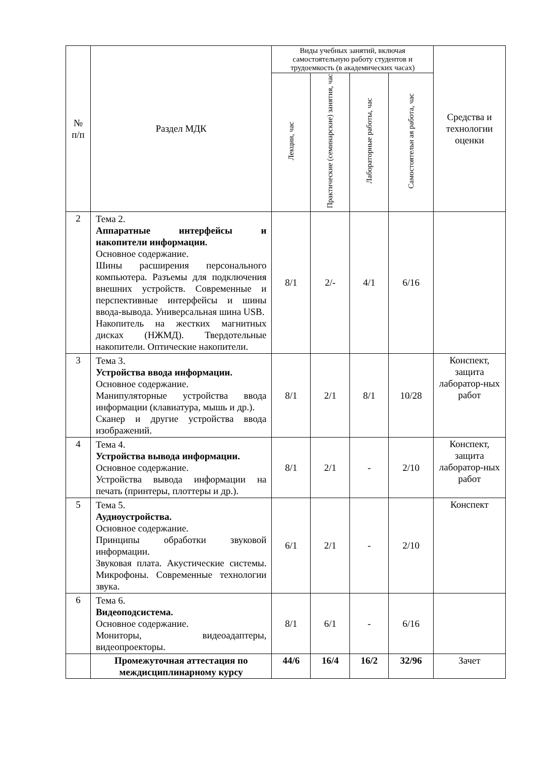| № п/п | Раздел МДК | Виды учебных занятий, включая самостоятельную работу студентов и трудоемкость (в академических часах) | | | | Средства и технологии оценки |
| --- | --- | --- | --- | --- | --- | --- |
| | | Лекции, час | Практические (семинарские) занятия, час | Лабораторные работы, час | Самостоятельн ая работа, час | |
| 2 | Тема 2. Аппаратные интерфейсы и накопители информации. Основное содержание. Шины расширения персонального компьютера. Разъемы для подключения внешних устройств. Современные и перспективные интерфейсы и шины ввода-вывода. Универсальная шина USB. Накопитель на жестких магнитных дисках (НЖМД). Твердотельные накопители. Оптические накопители. | 8/1 | 2/- | 4/1 | 6/16 | |
| 3 | Тема 3. Устройства ввода информации. Основное содержание. Манипуляторные устройства ввода информации (клавиатура, мышь и др.). Сканер и другие устройства ввода изображений. | 8/1 | 2/1 | 8/1 | 10/28 | Конспект, защита лаборатор-ных работ |
| 4 | Тема 4. Устройства вывода информации. Основное содержание. Устройства вывода информации на печать (принтеры, плоттеры и др.). | 8/1 | 2/1 | - | 2/10 | Конспект, защита лаборатор-ных работ |
| 5 | Тема 5. Аудиоустройства. Основное содержание. Принципы обработки звуковой информации. Звуковая плата. Акустические системы. Микрофоны. Современные технологии звука. | 6/1 | 2/1 | - | 2/10 | Конспект |
| 6 | Тема 6. Видеоподсистема. Основное содержание. Мониторы, видеоадаптеры, видеопроекторы. | 8/1 | 6/1 | - | 6/16 | |
| | Промежуточная аттестация по междисциплинарному курсу | 44/6 | 16/4 | 16/2 | 32/96 | Зачет |